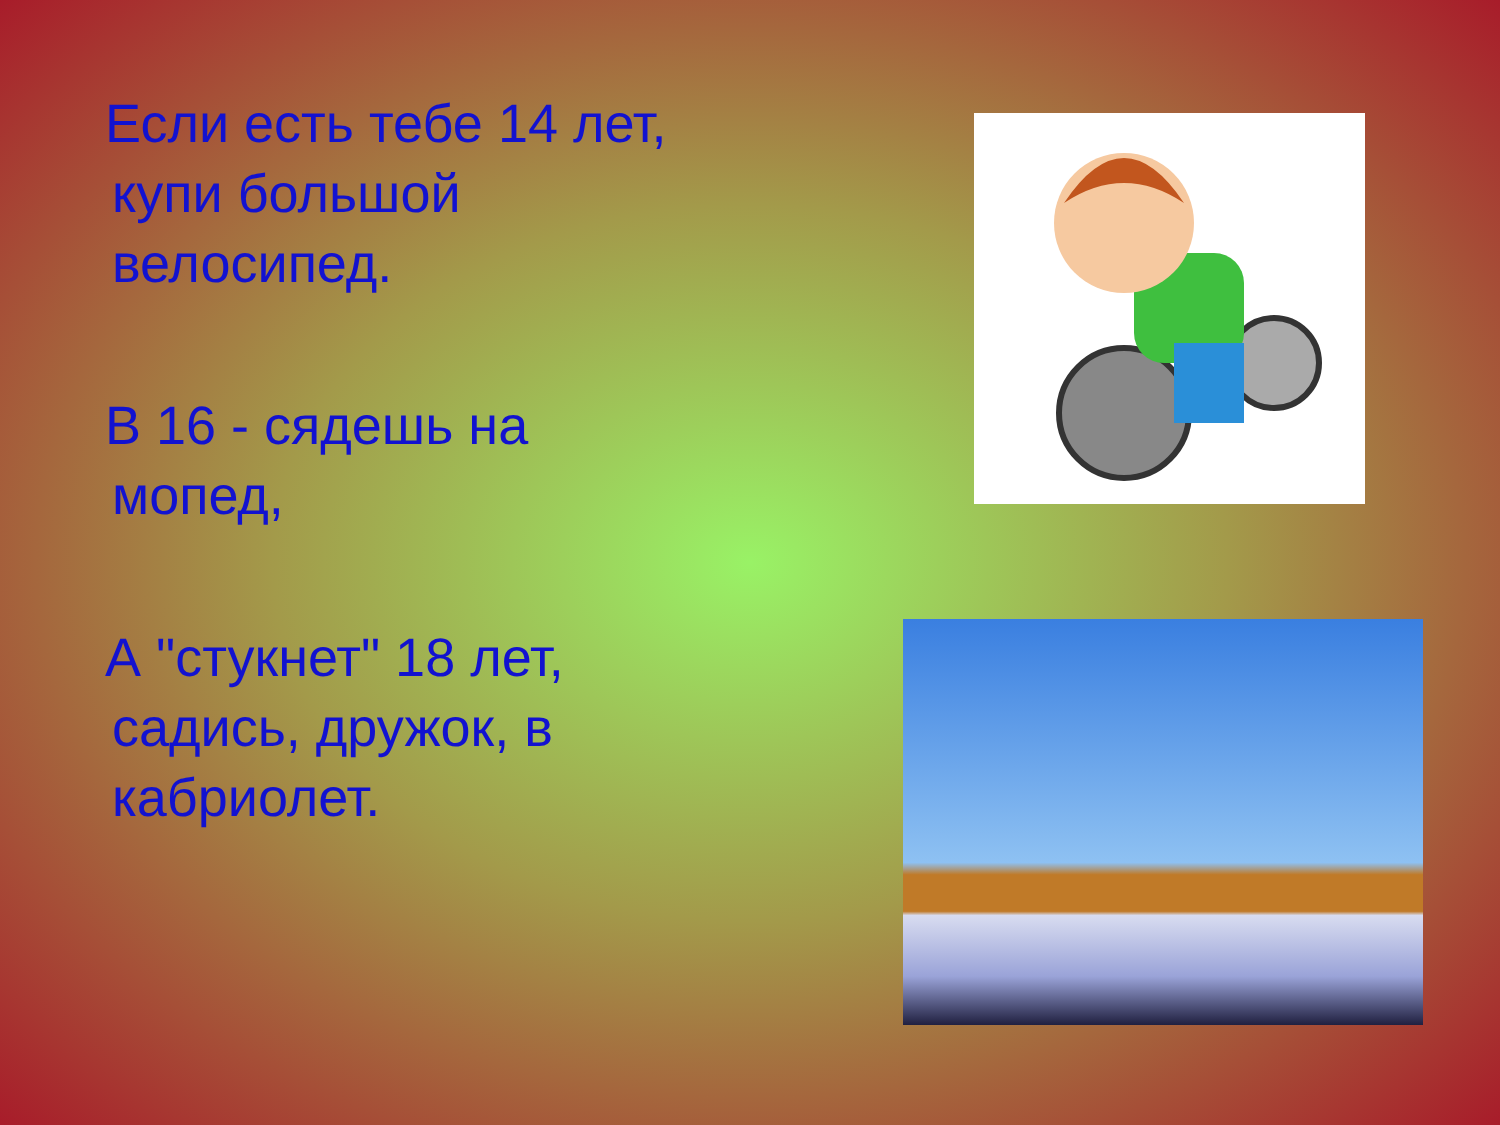Если есть тебе 14 лет,
купи большой
велосипед.
В 16 - сядешь на
мопед,
А "стукнет" 18 лет,
садись, дружок, в
кабриолет.